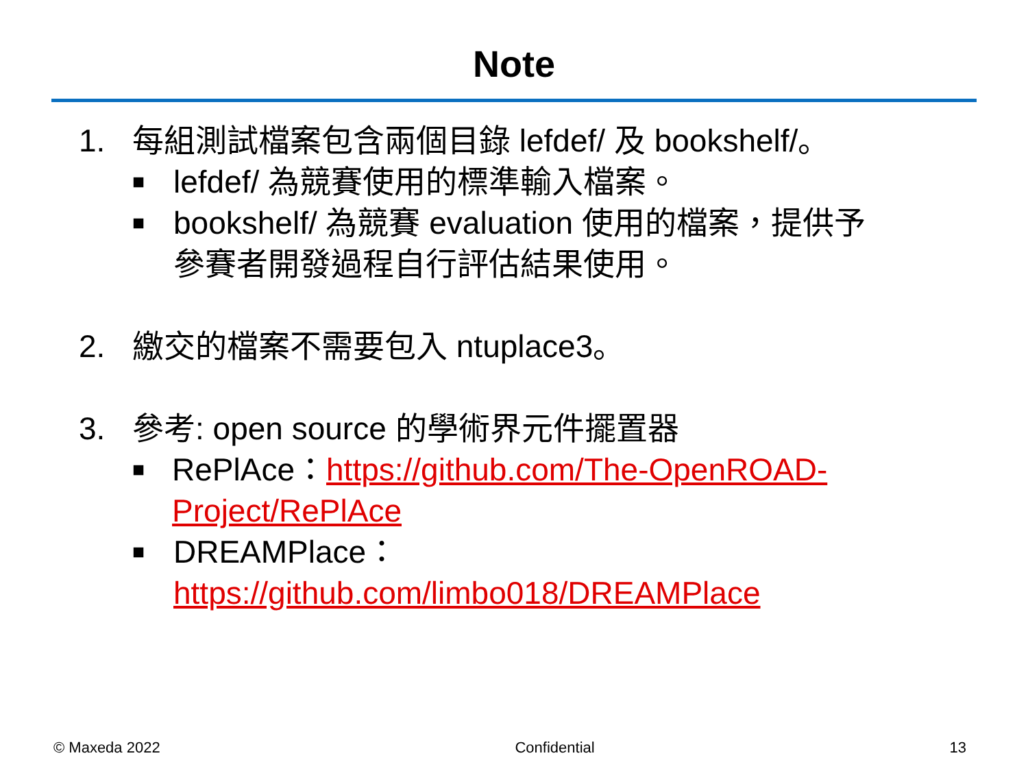Note
1. 每組測試檔案包含兩個目錄 lefdef/ 及 bookshelf/。
■ lefdef/ 為競賽使用的標準輸入檔案。
■ bookshelf/ 為競賽 evaluation 使用的檔案，提供予
參賽者開發過程自行評估結果使用。
2. 繳交的檔案不需要包入 ntuplace3。
3. 參考: open source 的學術界元件擺置器
■ RePlAce：https://github.com/The-OpenROAD-Project/RePlAce
■ DREAMPlace：
https://github.com/limbo018/DREAMPlace
© Maxeda 2022 Confidential 13